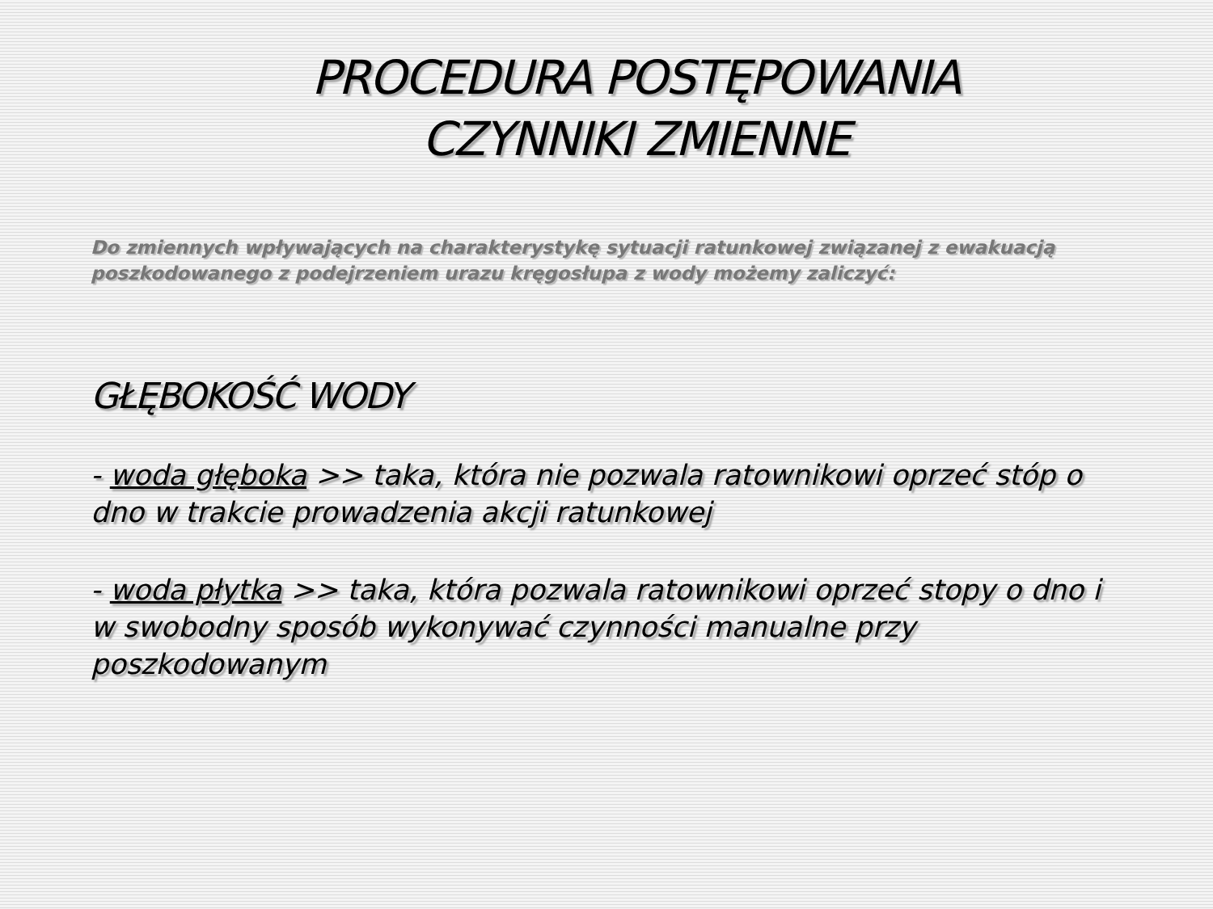PROCEDURA POSTĘPOWANIA
CZYNNIKI ZMIENNE
Do zmiennych wpływających na charakterystykę sytuacji ratunkowej związanej z ewakuacją poszkodowanego z podejrzeniem urazu kręgosłupa z wody możemy zaliczyć:
GŁĘBOKOŚĆ WODY
- woda głęboka >> taka, która nie pozwala ratownikowi oprzeć stóp o dno w trakcie prowadzenia akcji ratunkowej
- woda płytka >> taka, która pozwala ratownikowi oprzeć stopy o dno i w swobodny sposób wykonywać czynności manualne przy poszkodowanym